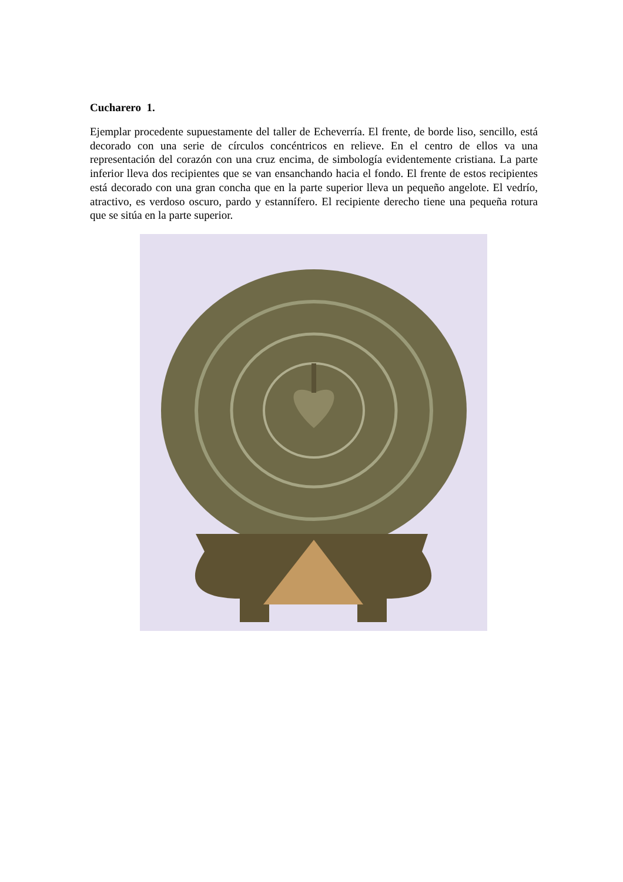Cucharero 1.
Ejemplar procedente supuestamente del taller de Echeverría. El frente, de borde liso, sencillo, está decorado con una serie de círculos concéntricos en relieve. En el centro de ellos va una representación del corazón con una cruz encima, de simbología evidentemente cristiana. La parte inferior lleva dos recipientes que se van ensanchando hacia el fondo. El frente de estos recipientes está decorado con una gran concha que en la parte superior lleva un pequeño angelote. El vedrío, atractivo, es verdoso oscuro, pardo y estannífero. El recipiente derecho tiene una pequeña rotura que se sitúa en la parte superior.